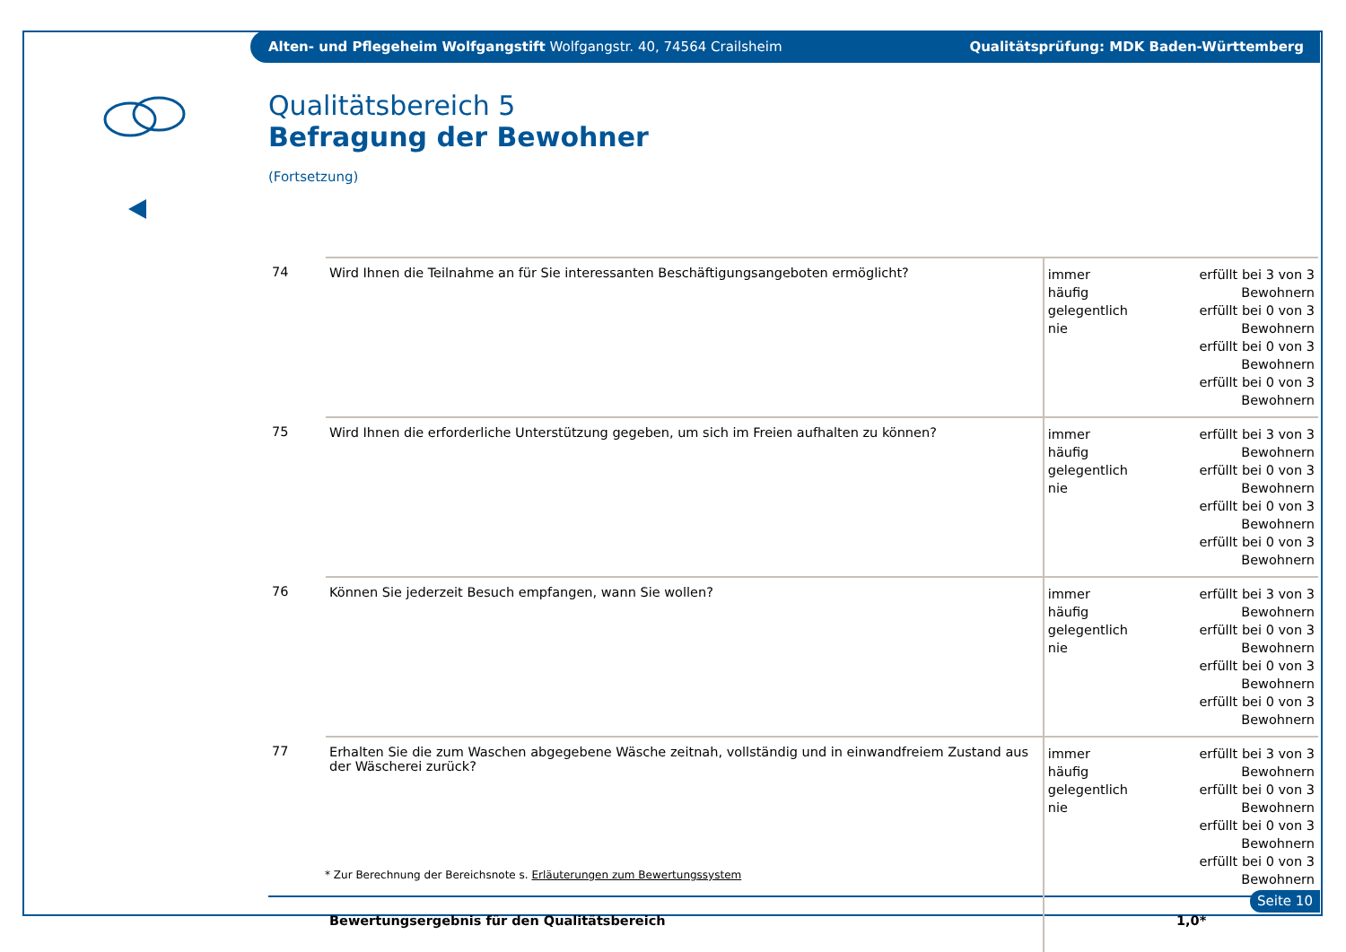Alten- und Pflegeheim Wolfgangstift Wolfgangstr. 40, 74564 Crailsheim Qualitätsprüfung: MDK Baden-Württemberg
Qualitätsbereich 5
Befragung der Bewohner
(Fortsetzung)
| 74 | Wird Ihnen die Teilnahme an für Sie interessanten Beschäftigungsangeboten ermöglicht? | immer häufig gelegentlich nie | erfüllt bei 3 von 3 Bewohnern erfüllt bei 0 von 3 Bewohnern erfüllt bei 0 von 3 Bewohnern erfüllt bei 0 von 3 Bewohnern |
| 75 | Wird Ihnen die erforderliche Unterstützung gegeben, um sich im Freien aufhalten zu können? | immer häufig gelegentlich nie | erfüllt bei 3 von 3 Bewohnern erfüllt bei 0 von 3 Bewohnern erfüllt bei 0 von 3 Bewohnern erfüllt bei 0 von 3 Bewohnern |
| 76 | Können Sie jederzeit Besuch empfangen, wann Sie wollen? | immer häufig gelegentlich nie | erfüllt bei 3 von 3 Bewohnern erfüllt bei 0 von 3 Bewohnern erfüllt bei 0 von 3 Bewohnern erfüllt bei 0 von 3 Bewohnern |
| 77 | Erhalten Sie die zum Waschen abgegebene Wäsche zeitnah, vollständig und in einwandfreiem Zustand aus der Wäscherei zurück? | immer häufig gelegentlich nie | erfüllt bei 3 von 3 Bewohnern erfüllt bei 0 von 3 Bewohnern erfüllt bei 0 von 3 Bewohnern erfüllt bei 0 von 3 Bewohnern |
| | Bewertungsergebnis für den Qualitätsbereich | | 1,0* |
* Zur Berechnung der Bereichsnote s. Erläuterungen zum Bewertungssystem
Seite 10